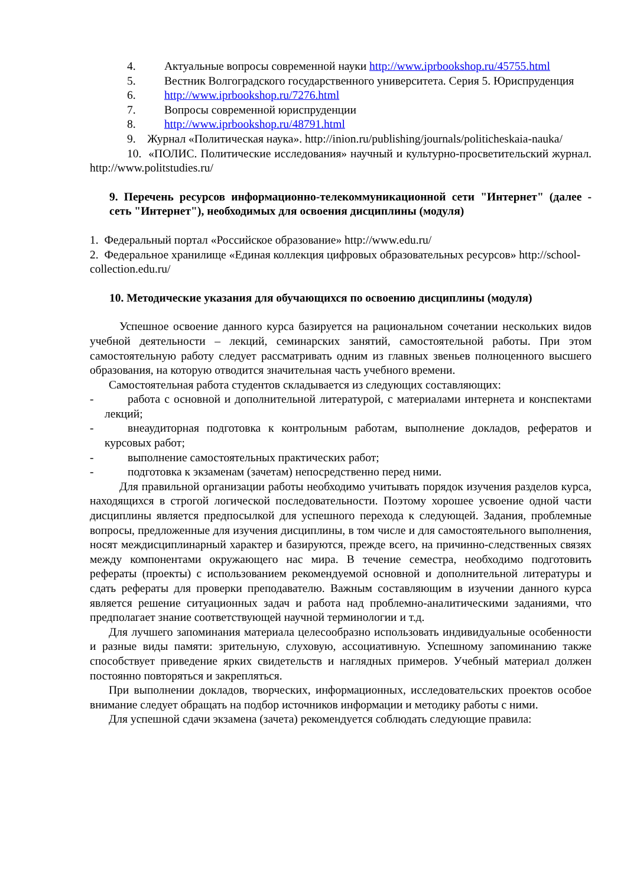4. Актуальные вопросы современной науки http://www.iprbookshop.ru/45755.html
5. Вестник Волгоградского государственного университета. Серия 5. Юриспруденция
6. http://www.iprbookshop.ru/7276.html
7. Вопросы современной юриспруденции
8. http://www.iprbookshop.ru/48791.html
9. Журнал «Политическая наука». http://inion.ru/publishing/journals/politicheskaia-nauka/
10. «ПОЛИС. Политические исследования» научный и культурно-просветительский журнал. http://www.politstudies.ru/
9. Перечень ресурсов информационно-телекоммуникационной сети "Интернет" (далее - сеть "Интернет"), необходимых для освоения дисциплины (модуля)
1. Федеральный портал «Российское образование» http://www.edu.ru/
2. Федеральное хранилище «Единая коллекция цифровых образовательных ресурсов» http://school-collection.edu.ru/
10. Методические указания для обучающихся по освоению дисциплины (модуля)
Успешное освоение данного курса базируется на рациональном сочетании нескольких видов учебной деятельности – лекций, семинарских занятий, самостоятельной работы. При этом самостоятельную работу следует рассматривать одним из главных звеньев полноценного высшего образования, на которую отводится значительная часть учебного времени.
Самостоятельная работа студентов складывается из следующих составляющих:
- работа с основной и дополнительной литературой, с материалами интернета и конспектами лекций;
- внеаудиторная подготовка к контрольным работам, выполнение докладов, рефератов и курсовых работ;
- выполнение самостоятельных практических работ;
- подготовка к экзаменам (зачетам) непосредственно перед ними.
Для правильной организации работы необходимо учитывать порядок изучения разделов курса, находящихся в строгой логической последовательности. Поэтому хорошее усвоение одной части дисциплины является предпосылкой для успешного перехода к следующей. Задания, проблемные вопросы, предложенные для изучения дисциплины, в том числе и для самостоятельного выполнения, носят междисциплинарный характер и базируются, прежде всего, на причинно-следственных связях между компонентами окружающего нас мира. В течение семестра, необходимо подготовить рефераты (проекты) с использованием рекомендуемой основной и дополнительной литературы и сдать рефераты для проверки преподавателю. Важным составляющим в изучении данного курса является решение ситуационных задач и работа над проблемно-аналитическими заданиями, что предполагает знание соответствующей научной терминологии и т.д.
Для лучшего запоминания материала целесообразно использовать индивидуальные особенности и разные виды памяти: зрительную, слуховую, ассоциативную. Успешному запоминанию также способствует приведение ярких свидетельств и наглядных примеров. Учебный материал должен постоянно повторяться и закрепляться.
При выполнении докладов, творческих, информационных, исследовательских проектов особое внимание следует обращать на подбор источников информации и методику работы с ними.
Для успешной сдачи экзамена (зачета) рекомендуется соблюдать следующие правила: